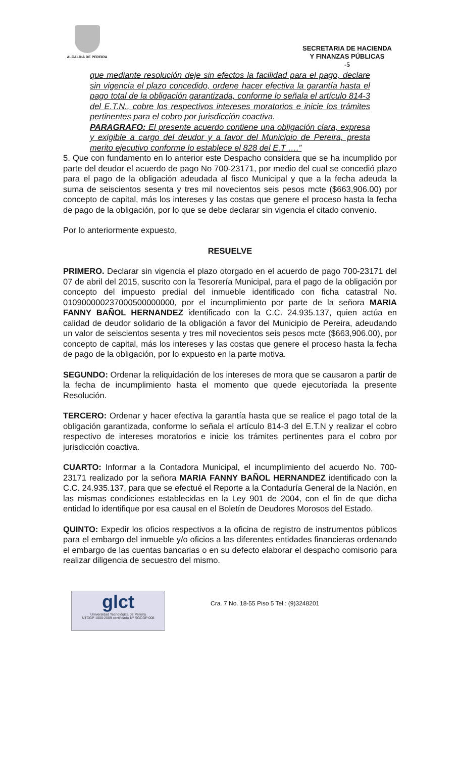ALCALDIA DE PEREIRA
SECRETARIA DE HACIENDA
Y FINANZAS PÚBLICAS
-5
que mediante resolución deje sin efectos la facilidad para el pago, declare sin vigencia el plazo concedido, ordene hacer efectiva la garantía hasta el pago total de la obligación garantizada, conforme lo señala el artículo 814-3 del E.T.N., cobre los respectivos intereses moratorios e inicie los trámites pertinentes para el cobro por jurisdicción coactiva.
PARAGRAFO: El presente acuerdo contiene una obligación clara, expresa y exigible a cargo del deudor y a favor del Municipio de Pereira, presta merito ejecutivo conforme lo establece el 828 del E.T ….”
5. Que con fundamento en lo anterior este Despacho considera que se ha incumplido por parte del deudor el acuerdo de pago No 700-23171, por medio del cual se concedió plazo para el pago de la obligación adeudada al fisco Municipal y que a la fecha adeuda la suma de seiscientos sesenta y tres mil novecientos seis pesos mcte ($663,906.00) por concepto de capital, más los intereses y las costas que genere el proceso hasta la fecha de pago de la obligación, por lo que se debe declarar sin vigencia el citado convenio.
Por lo anteriormente expuesto,
RESUELVE
PRIMERO. Declarar sin vigencia el plazo otorgado en el acuerdo de pago 700-23171 del 07 de abril del 2015, suscrito con la Tesorería Municipal, para el pago de la obligación por concepto del impuesto predial del inmueble identificado con ficha catastral No. 010900000237000500000000, por el incumplimiento por parte de la señora MARIA FANNY BAÑOL HERNANDEZ identificado con la C.C. 24.935.137, quien actúa en calidad de deudor solidario de la obligación a favor del Municipio de Pereira, adeudando un valor de seiscientos sesenta y tres mil novecientos seis pesos mcte ($663,906.00), por concepto de capital, más los intereses y las costas que genere el proceso hasta la fecha de pago de la obligación, por lo expuesto en la parte motiva.
SEGUNDO: Ordenar la reliquidación de los intereses de mora que se causaron a partir de la fecha de incumplimiento hasta el momento que quede ejecutoriada la presente Resolución.
TERCERO: Ordenar y hacer efectiva la garantía hasta que se realice el pago total de la obligación garantizada, conforme lo señala el artículo 814-3 del E.T.N y realizar el cobro respectivo de intereses moratorios e inicie los trámites pertinentes para el cobro por jurisdicción coactiva.
CUARTO: Informar a la Contadora Municipal, el incumplimiento del acuerdo No. 700-23171 realizado por la señora MARIA FANNY BAÑOL HERNANDEZ identificado con la C.C. 24.935.137, para que se efectué el Reporte a la Contaduría General de la Nación, en las mismas condiciones establecidas en la Ley 901 de 2004, con el fin de que dicha entidad lo identifique por esa causal en el Boletín de Deudores Morosos del Estado.
QUINTO: Expedir los oficios respectivos a la oficina de registro de instrumentos públicos para el embargo del inmueble y/o oficios a las diferentes entidades financieras ordenando el embargo de las cuentas bancarias o en su defecto elaborar el despacho comisorio para realizar diligencia de secuestro del mismo.
glct
Universidad Tecnológica de Pereira
NTCGP 1000:2009 certificado Nº SGCGP 008
Cra. 7 No. 18-55 Piso 5 Tel.: (9)3248201